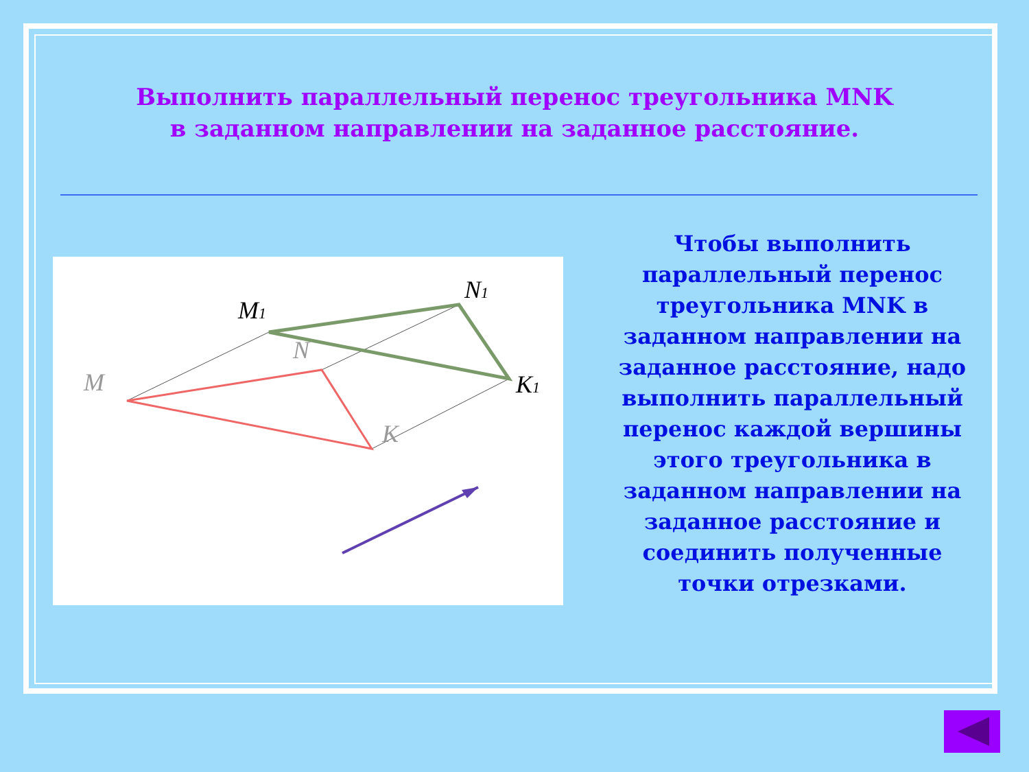Выполнить параллельный перенос треугольника MNK
в заданном направлении на заданное расстояние.
M
N
K
M1
N1
K1
Чтобы выполнить параллельный перенос треугольника MNK в заданном направлении на заданное расстояние, надо выполнить параллельный перенос каждой вершины этого треугольника в заданном направлении на заданное расстояние и соединить полученные точки отрезками.